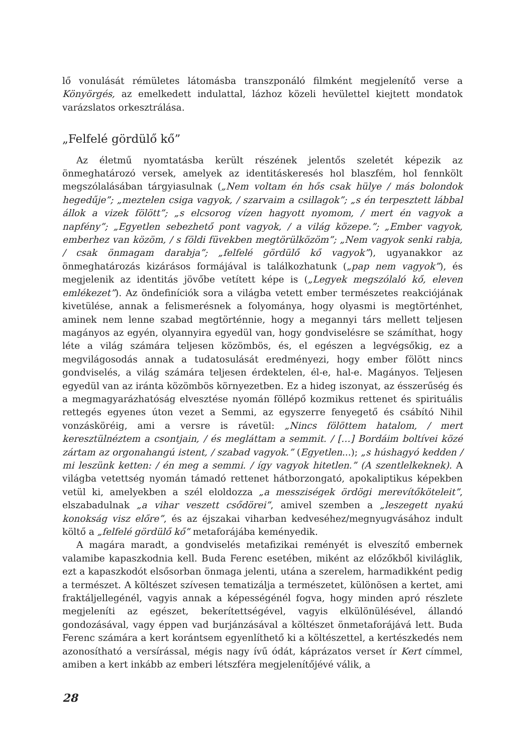lő vonulását rémületes látomásba transzponáló filmként megjelenítő verse a Könyörgés, az emelkedett indulattal, lázhoz közeli hevülettel kiejtett mondatok varázslatos orkesztrálása.
„Felfelé gördülő kő”
Az életmű nyomtatásba került részének jelentős szeletét képezik az önmeghatározó versek, amelyek az identitáskeresés hol blaszfém, hol fennkölt megszólalásában tárgyiasulnak („Nem voltam én hős csak hülye / más bolondok hegedűje”; „meztelen csiga vagyok, / szarvaim a csillagok”; „s én terpesztett lábbal állok a vizek fölött”; „s elcsorog vízen hagyott nyomom, / mert én vagyok a napfény”; „Egyetlen sebezhető pont vagyok, / a világ közepe.”; „Ember vagyok, emberhez van közöm, / s földi füvekben megtörülközöm”; „Nem vagyok senki rabja, / csak önmagam darabja”; „felfelé gördülő kő vagyok”), ugyanakkor az önmeghatározás kizárásos formájával is találkozhatunk („pap nem vagyok”), és megjelenik az identitás jövőbe vetített képe is („Legyek megszólaló kő, eleven emlékezet”). Az öndefiníciók sora a világba vetett ember természetes reakciójának kivetülése, annak a felismerésnek a folyománya, hogy olyasmi is megtörténhet, aminek nem lenne szabad megtörténnie, hogy a megannyi társ mellett teljesen magányos az egyén, olyannyira egyedül van, hogy gondviselésre se számíthat, hogy léte a világ számára teljesen közömbös, és, el egészen a legvégsőkig, ez a megvilágosodás annak a tudatosulását eredményezi, hogy ember fölött nincs gondviselés, a világ számára teljesen érdektelen, él-e, hal-e. Magányos. Teljesen egyedül van az iránta közömbös környezetben. Ez a hideg iszonyat, az ésszerűség és a megmagyarázhatóság elvesztése nyomán föllépő kozmikus rettenet és spirituális rettegés egyenes úton vezet a Semmi, az egyszerre fenyegető és csábító Nihil vonzásköréig, ami a versre is rávetül: „Nincs fölöttem hatalom, / mert keresztülnéztem a csontjain, / és megláttam a semmit. / […] Bordáim boltívei közé zártam az orgonahangú istent, / szabad vagyok.” (Egyetlen...); „s húshagyó kedden / mi leszünk ketten: / én meg a semmi. / így vagyok hitetlen.” (A szentlelkeknek). A világba vetettség nyomán támadó rettenet hátborzongató, apokaliptikus képekben vetül ki, amelyekben a szél eloldozza „a messziségek ördögi merevítőköteleit”, elszabadulnak „a vihar veszett csődörei”, amivel szemben a „leszegett nyakú konokság visz előre”, és az éjszakai viharban kedveséhez/megnyugvásához indult költő a „felfelé gördülő kő” metaforájába keményedik.
A magára maradt, a gondviselés metafizikai reményét is elveszítő embernek valamibe kapaszkodnia kell. Buda Ferenc esetében, miként az előzőkből kiviláglik, ezt a kapaszkodót elsősorban önmaga jelenti, utána a szerelem, harmadikként pedig a természet. A költészet szívesen tematizálja a természetet, különösen a kertet, ami fraktáljellegénél, vagyis annak a képességénél fogva, hogy minden apró részlete megjeleníti az egészet, bekerítettségével, vagyis elkülönülésével, állandó gondozásával, vagy éppen vad burjánzásával a költészet önmetaforájává lett. Buda Ferenc számára a kert korántsem egyenlíthető ki a költészettel, a kertészkedés nem azonosítható a versírással, mégis nagy ívű ódát, káprázatos verset ír Kert címmel, amiben a kert inkább az emberi létszféra megjelenítőjévé válik, a
28